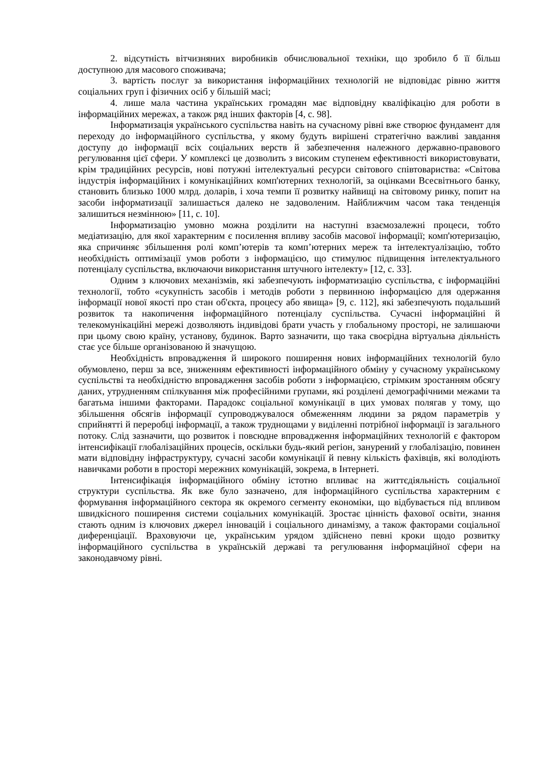2. відсутність вітчизняних виробників обчислювальної техніки, що зробило б її більш доступною для масового споживача;
3. вартість послуг за використання інформаційних технологій не відповідає рівню життя соціальних груп і фізичних осіб у більшій масі;
4. лише мала частина українських громадян має відповідну кваліфікацію для роботи в інформаційних мережах, а також ряд інших факторів [4, с. 98].
Інформатизація українського суспільства навіть на сучасному рівні вже створює фундамент для переходу до інформаційного суспільства, у якому будуть вирішені стратегічно важливі завдання доступу до інформації всіх соціальних верств й забезпечення належного державно-правового регулювання цієї сфери. У комплексі це дозволить з високим ступенем ефективності використовувати, крім традиційних ресурсів, нові потужні інтелектуальні ресурси світового співтовариства: «Світова індустрія інформаційних і комунікаційних комп'ютерних технологій, за оцінками Всесвітнього банку, становить близько 1000 млрд. доларів, і хоча темпи її розвитку найвищі на світовому ринку, попит на засоби інформатизації залишається далеко не задоволеним. Найближчим часом така тенденція залишиться незмінною» [11, с. 10].
Інформатизацію умовно можна розділити на наступні взаємозалежні процеси, тобто медіатизацію, для якої характерним є посилення впливу засобів масової інформації; комп'ютеризацію, яка спричиняє збільшення ролі комп’ютерів та комп’ютерних мереж та інтелектуалізацію, тобто необхідність оптимізації умов роботи з інформацією, що стимулює підвищення інтелектуального потенціалу суспільства, включаючи використання штучного інтелекту» [12, с. 33].
Одним з ключових механізмів, які забезпечують інформатизацію суспільства, є інформаційні технології, тобто «сукупність засобів і методів роботи з первинною інформацією для одержання інформації нової якості про стан об'єкта, процесу або явища» [9, с. 112], які забезпечують подальший розвиток та накопичення інформаційного потенціалу суспільства. Сучасні інформаційні й телекомунікаційні мережі дозволяють індивідові брати участь у глобальному просторі, не залишаючи при цьому свою країну, установу, будинок. Варто зазначити, що така своєрідна віртуальна діяльність стає усе більше організованою й значущою.
Необхідність впровадження й широкого поширення нових інформаційних технологій було обумовлено, перш за все, зниженням ефективності інформаційного обміну у сучасному українському суспільстві та необхідністю впровадження засобів роботи з інформацією, стрімким зростанням обсягу даних, утрудненням спілкування між професійними групами, які розділені демографічними межами та багатьма іншими факторами. Парадокс соціальної комунікації в цих умовах полягав у тому, що збільшення обсягів інформації супроводжувалося обмеженням людини за рядом параметрів у сприйнятті й переробці інформації, а також труднощами у виділенні потрібної інформації із загального потоку. Слід зазначити, що розвиток і повсюдне впровадження інформаційних технологій є фактором інтенсифікації глобалізаційних процесів, оскільки будь-який регіон, занурений у глобалізацію, повинен мати відповідну інфраструктуру, сучасні засоби комунікації й певну кількість фахівців, які володіють навичками роботи в просторі мережних комунікацій, зокрема, в Інтернеті.
Інтенсифікація інформаційного обміну істотно впливає на життєдіяльність соціальної структури суспільства. Як вже було зазначено, для інформаційного суспільства характерним є формування інформаційного сектора як окремого сегменту економіки, що відбувається під впливом швидкісного поширення системи соціальних комунікацій. Зростає цінність фахової освіти, знання стають одним із ключових джерел інновацій і соціального динамізму, а також факторами соціальної диференціації. Враховуючи це, українським урядом здійснено певні кроки щодо розвитку інформаційного суспільства в українській державі та регулювання інформаційної сфери на законодавчому рівні.